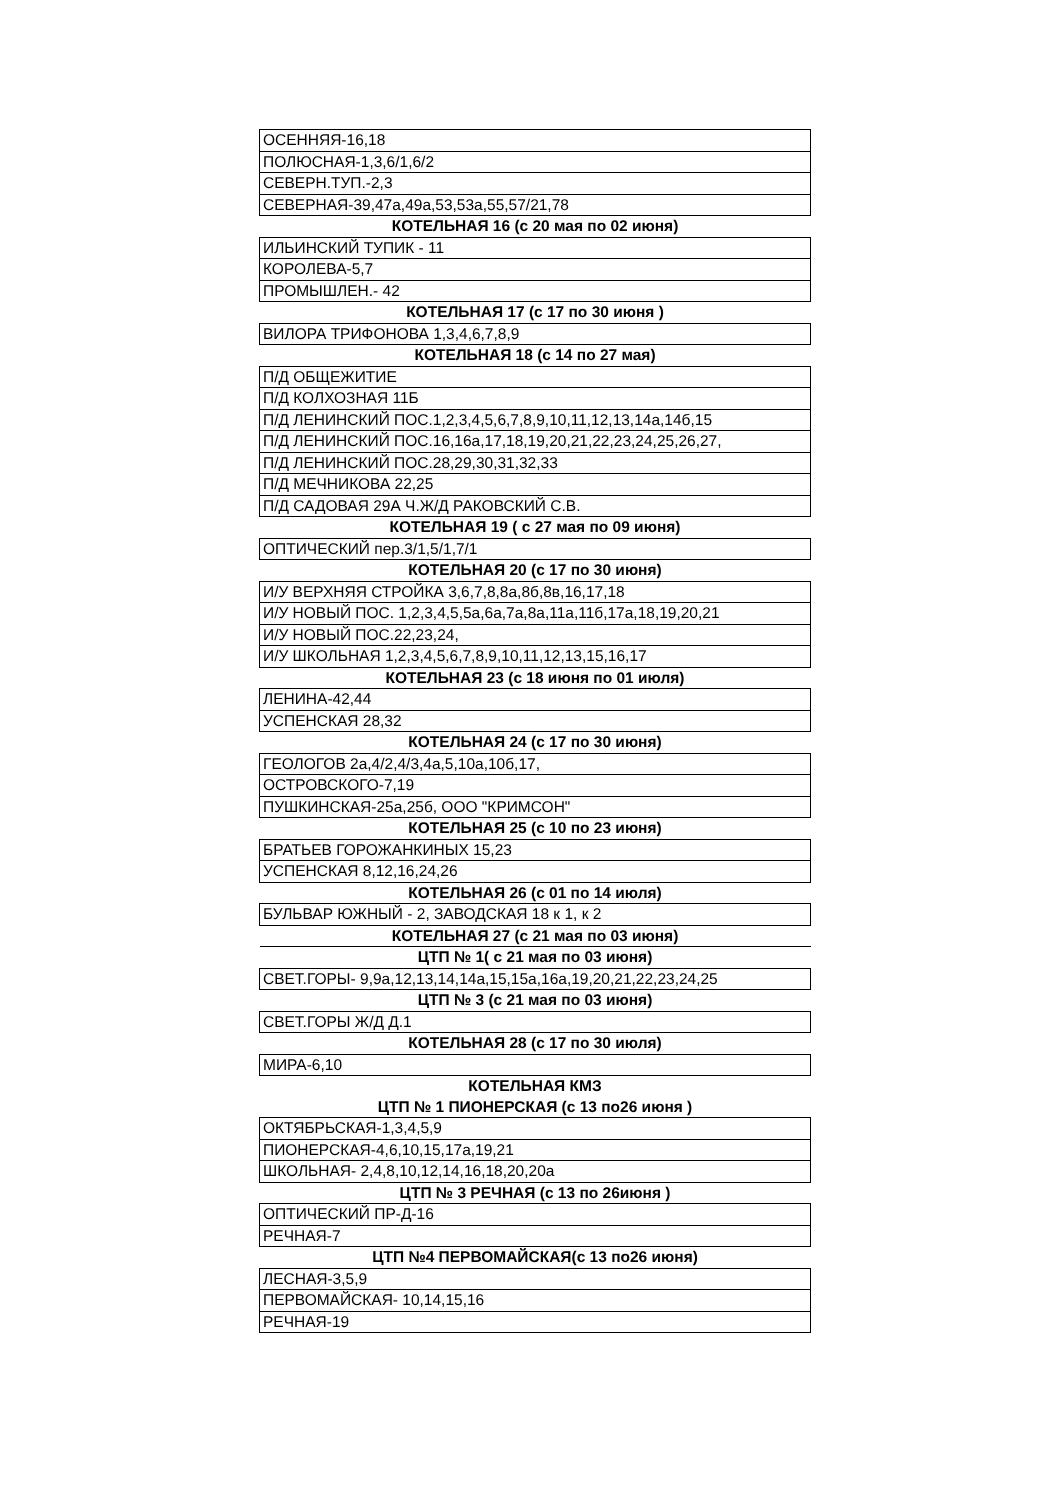| ОСЕННЯЯ-16,18 |
| ПОЛЮСНАЯ-1,3,6/1,6/2 |
| СЕВЕРН.ТУП.-2,3 |
| СЕВЕРНАЯ-39,47а,49а,53,53а,55,57/21,78 |
| КОТЕЛЬНАЯ 16 (с 20 мая по 02 июня) |
| ИЛЬИНСКИЙ ТУПИК - 11 |
| КОРОЛЕВА-5,7 |
| ПРОМЫШЛЕН.- 42 |
| КОТЕЛЬНАЯ 17 (с 17 по 30 июня ) |
| ВИЛОРА ТРИФОНОВА 1,3,4,6,7,8,9 |
| КОТЕЛЬНАЯ 18 (с 14 по 27 мая) |
| П/Д ОБЩЕЖИТИЕ |
| П/Д КОЛХОЗНАЯ 11Б |
| П/Д ЛЕНИНСКИЙ ПОС.1,2,3,4,5,6,7,8,9,10,11,12,13,14а,14б,15 |
| П/Д ЛЕНИНСКИЙ ПОС.16,16а,17,18,19,20,21,22,23,24,25,26,27, |
| П/Д ЛЕНИНСКИЙ ПОС.28,29,30,31,32,33 |
| П/Д МЕЧНИКОВА 22,25 |
| П/Д САДОВАЯ 29А Ч.Ж/Д РАКОВСКИЙ С.В. |
| КОТЕЛЬНАЯ 19 ( с 27 мая по 09 июня) |
| ОПТИЧЕСКИЙ пер.3/1,5/1,7/1 |
| КОТЕЛЬНАЯ 20 (с 17 по 30 июня) |
| И/У ВЕРХНЯЯ СТРОЙКА 3,6,7,8,8а,8б,8в,16,17,18 |
| И/У НОВЫЙ ПОС. 1,2,3,4,5,5а,6а,7а,8а,11а,11б,17а,18,19,20,21 |
| И/У НОВЫЙ ПОС.22,23,24, |
| И/У ШКОЛЬНАЯ 1,2,3,4,5,6,7,8,9,10,11,12,13,15,16,17 |
| КОТЕЛЬНАЯ 23 (с 18 июня по 01 июля) |
| ЛЕНИНА-42,44 |
| УСПЕНСКАЯ 28,32 |
| КОТЕЛЬНАЯ 24 (с 17 по 30 июня) |
| ГЕОЛОГОВ 2а,4/2,4/3,4а,5,10а,10б,17, |
| ОСТРОВСКОГО-7,19 |
| ПУШКИНСКАЯ-25а,25б, ООО "КРИМСОН" |
| КОТЕЛЬНАЯ 25 (с 10 по 23 июня) |
| БРАТЬЕВ ГОРОЖАНКИНЫХ 15,23 |
| УСПЕНСКАЯ 8,12,16,24,26 |
| КОТЕЛЬНАЯ 26 (с 01 по 14 июля) |
| БУЛЬВАР ЮЖНЫЙ - 2, ЗАВОДСКАЯ 18 к 1, к 2 |
| КОТЕЛЬНАЯ 27 (с 21 мая по 03 июня) |
| ЦТП № 1( с 21 мая по 03 июня) |
| СВЕТ.ГОРЫ- 9,9а,12,13,14,14а,15,15а,16а,19,20,21,22,23,24,25 |
| ЦТП № 3 (с 21 мая по 03 июня) |
| СВЕТ.ГОРЫ Ж/Д Д.1 |
| КОТЕЛЬНАЯ 28 (с 17 по 30 июля) |
| МИРА-6,10 |
| КОТЕЛЬНАЯ КМЗ |
| ЦТП № 1 ПИОНЕРСКАЯ (с 13 по26 июня ) |
| ОКТЯБРЬСКАЯ-1,3,4,5,9 |
| ПИОНЕРСКАЯ-4,6,10,15,17а,19,21 |
| ШКОЛЬНАЯ- 2,4,8,10,12,14,16,18,20,20а |
| ЦТП № 3 РЕЧНАЯ (с 13 по 26июня ) |
| ОПТИЧЕСКИЙ ПР-Д-16 |
| РЕЧНАЯ-7 |
| ЦТП №4 ПЕРВОМАЙСКАЯ(с 13 по26 июня) |
| ЛЕСНАЯ-3,5,9 |
| ПЕРВОМАЙСКАЯ- 10,14,15,16 |
| РЕЧНАЯ-19 |